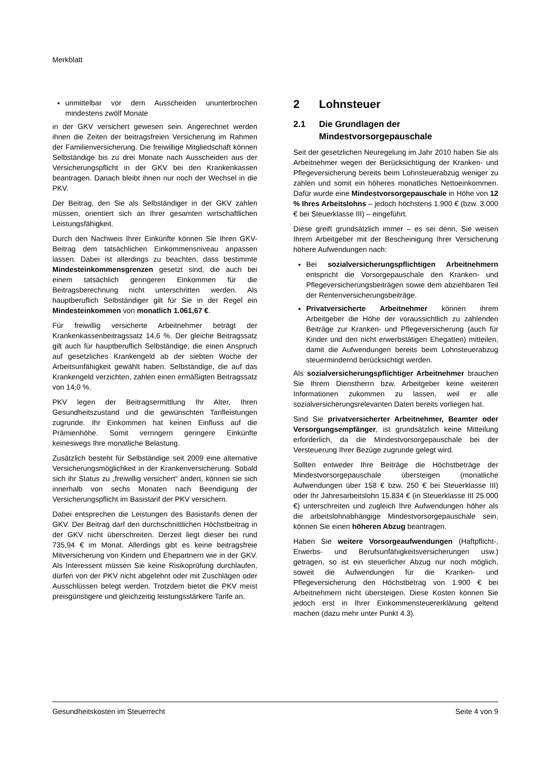Merkblatt
unmittelbar vor dem Ausscheiden ununterbrochen mindestens zwölf Monate
in der GKV versichert gewesen sein. Angerechnet werden ihnen die Zeiten der beitragsfreien Versicherung im Rahmen der Familienversicherung. Die freiwillige Mitgliedschaft können Selbständige bis zu drei Monate nach Ausscheiden aus der Versicherungspflicht in der GKV bei den Krankenkassen beantragen. Danach bleibt ihnen nur noch der Wechsel in die PKV.
Der Beitrag, den Sie als Selbständiger in der GKV zahlen müssen, orientiert sich an Ihrer gesamten wirtschaftlichen Leistungsfähigkeit.
Durch den Nachweis Ihrer Einkünfte können Sie Ihren GKV-Beitrag dem tatsächlichen Einkommensniveau anpassen lassen. Dabei ist allerdings zu beachten, dass bestimmte Mindesteinkommensgrenzen gesetzt sind, die auch bei einem tatsächlich geringeren Einkommen für die Beitragsberechnung nicht unterschritten werden. Als hauptberuflich Selbständiger gilt für Sie in der Regel ein Mindesteinkommen von monatlich 1.061,67 €.
Für freiwillig versicherte Arbeitnehmer beträgt der Krankenkassenbeitragssatz 14,6 %. Der gleiche Beitragssatz gilt auch für hauptberuflich Selbständige, die einen Anspruch auf gesetzliches Krankengeld ab der siebten Woche der Arbeitsunfähigkeit gewählt haben. Selbständige, die auf das Krankengeld verzichten, zahlen einen ermäßigten Beitragssatz von 14,0 %.
PKV legen der Beitragsermittlung Ihr Alter, Ihren Gesundheitszustand und die gewünschten Tarifleistungen zugrunde. Ihr Einkommen hat keinen Einfluss auf die Prämienhöhe. Somit verringern geringere Einkünfte keineswegs Ihre monatliche Belastung.
Zusätzlich besteht für Selbständige seit 2009 eine alternative Versicherungsmöglichkeit in der Krankenversicherung. Sobald sich ihr Status zu „freiwillig versichert“ ändert, können sie sich innerhalb von sechs Monaten nach Beendigung der Versicherungspflicht im Basistarif der PKV versichern.
Dabei entsprechen die Leistungen des Basistarifs denen der GKV. Der Beitrag darf den durchschnittlichen Höchstbeitrag in der GKV nicht überschreiten. Derzeit liegt dieser bei rund 735,94 € im Monat. Allerdings gibt es keine beitragsfreie Mitversicherung von Kindern und Ehepartnern wie in der GKV. Als Interessent müssen Sie keine Risikoprüfung durchlaufen, dürfen von der PKV nicht abgelehnt oder mit Zuschlägen oder Ausschlüssen belegt werden. Trotzdem bietet die PKV meist preisgünstigere und gleichzeitig leistungsstärkere Tarife an.
2 Lohnsteuer
2.1 Die Grundlagen der Mindestvorsorgepauschale
Seit der gesetzlichen Neuregelung im Jahr 2010 haben Sie als Arbeitnehmer wegen der Berücksichtigung der Kranken- und Pflegeversicherung bereits beim Lohnsteuerabzug weniger zu zahlen und somit ein höheres monatliches Nettoeinkommen. Dafür wurde eine Mindestvorsorgepauschale in Höhe von 12 % Ihres Arbeitslohns – jedoch höchstens 1.900 € (bzw. 3.000 € bei Steuerklasse III) – eingeführt.
Diese greift grundsätzlich immer – es sei denn, Sie weisen Ihrem Arbeitgeber mit der Bescheinigung Ihrer Versicherung höhere Aufwendungen nach:
Bei sozialversicherungspflichtigen Arbeitnehmern entspricht die Vorsorgepauschale den Kranken- und Pflegeversicherungsbeiträgen sowie dem abziehbaren Teil der Rentenversicherungsbeiträge.
Privatversicherte Arbeitnehmer können ihrem Arbeitgeber die Höhe der voraussichtlich zu zahlenden Beiträge zur Kranken- und Pflegeversicherung (auch für Kinder und den nicht erwerbstätigen Ehegatten) mitteilen, damit die Aufwendungen bereits beim Lohnsteuerabzug steuermindernd berücksichtigt werden.
Als sozialversicherungspflichtiger Arbeitnehmer brauchen Sie Ihrem Dienstherrn bzw. Arbeitgeber keine weiteren Informationen zukommen zu lassen, weil er alle sozialversicherungsrelevanten Daten bereits vorliegen hat.
Sind Sie privatversicherter Arbeitnehmer, Beamter oder Versorgungsempfänger, ist grundsätzlich keine Mitteilung erforderlich, da die Mindestvorsorgepauschale bei der Versteuerung Ihrer Bezüge zugrunde gelegt wird.
Sollten entweder Ihre Beiträge die Höchstbeträge der Mindestvorsorgepauschale übersteigen (monatliche Aufwendungen über 158 € bzw. 250 € bei Steuerklasse III) oder Ihr Jahresarbeitslohn 15.834 € (in Steuerklasse III 25.000 €) unterschreiten und zugleich Ihre Aufwendungen höher als die arbeitslohnabhängige Mindestvorsorgepauschale sein, können Sie einen höheren Abzug beantragen.
Haben Sie weitere Vorsorgeaufwendungen (Haftpflicht-, Erwerbs- und Berufsunfähigkeitsversicherungen usw.) getragen, so ist ein steuerlicher Abzug nur noch möglich, soweit die Aufwendungen für die Kranken- und Pflegeversicherung den Höchstbetrag von 1.900 € bei Arbeitnehmern nicht übersteigen. Diese Kosten können Sie jedoch erst in Ihrer Einkommensteuererklärung geltend machen (dazu mehr unter Punkt 4.3).
Gesundheitskosten im Steuerrecht Seite 4 von 9